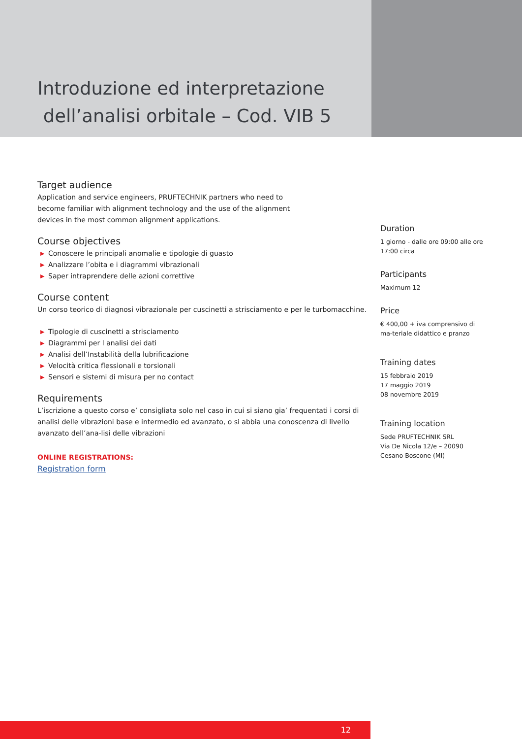Introduzione ed interpretazione
dell’analisi orbitale – Cod. VIB 5
Target audience
Application and service engineers, PRUFTECHNIK partners who need to
become familiar with alignment technology and the use of the alignment
devices in the most common alignment applications.
Course objectives
▶ Conoscere le principali anomalie e tipologie di guasto
▶ Analizzare l’obita e i diagrammi vibrazionali
▶ Saper intraprendere delle azioni correttive
Course content
Un corso teorico di diagnosi vibrazionale per cuscinetti a strisciamento e per le turbomacchine.
▶ Tipologie di cuscinetti a strisciamento
▶ Diagrammi per l analisi dei dati
▶ Analisi dell’Instabilità della lubrificazione
▶ Velocità critica flessionali e torsionali
▶ Sensori e sistemi di misura per no contact
Requirements
L’iscrizione a questo corso e’ consigliata solo nel caso in cui si siano gia’ frequentati i corsi di analisi delle vibrazioni base e intermedio ed avanzato, o si abbia una conoscenza di livello avanzato dell’ana-lisi delle vibrazioni
ONLINE REGISTRATIONS:
Registration form
Duration
1 giorno - dalle ore 09:00 alle ore 17:00 circa
Participants
Maximum 12
Price
€ 400,00 + iva comprensivo di ma-teriale didattico e pranzo
Training dates
15 febbraio 2019
17 maggio 2019
08 novembre 2019
Training location
Sede PRUFTECHNIK SRL
Via De Nicola 12/e – 20090
Cesano Boscone (MI)
12